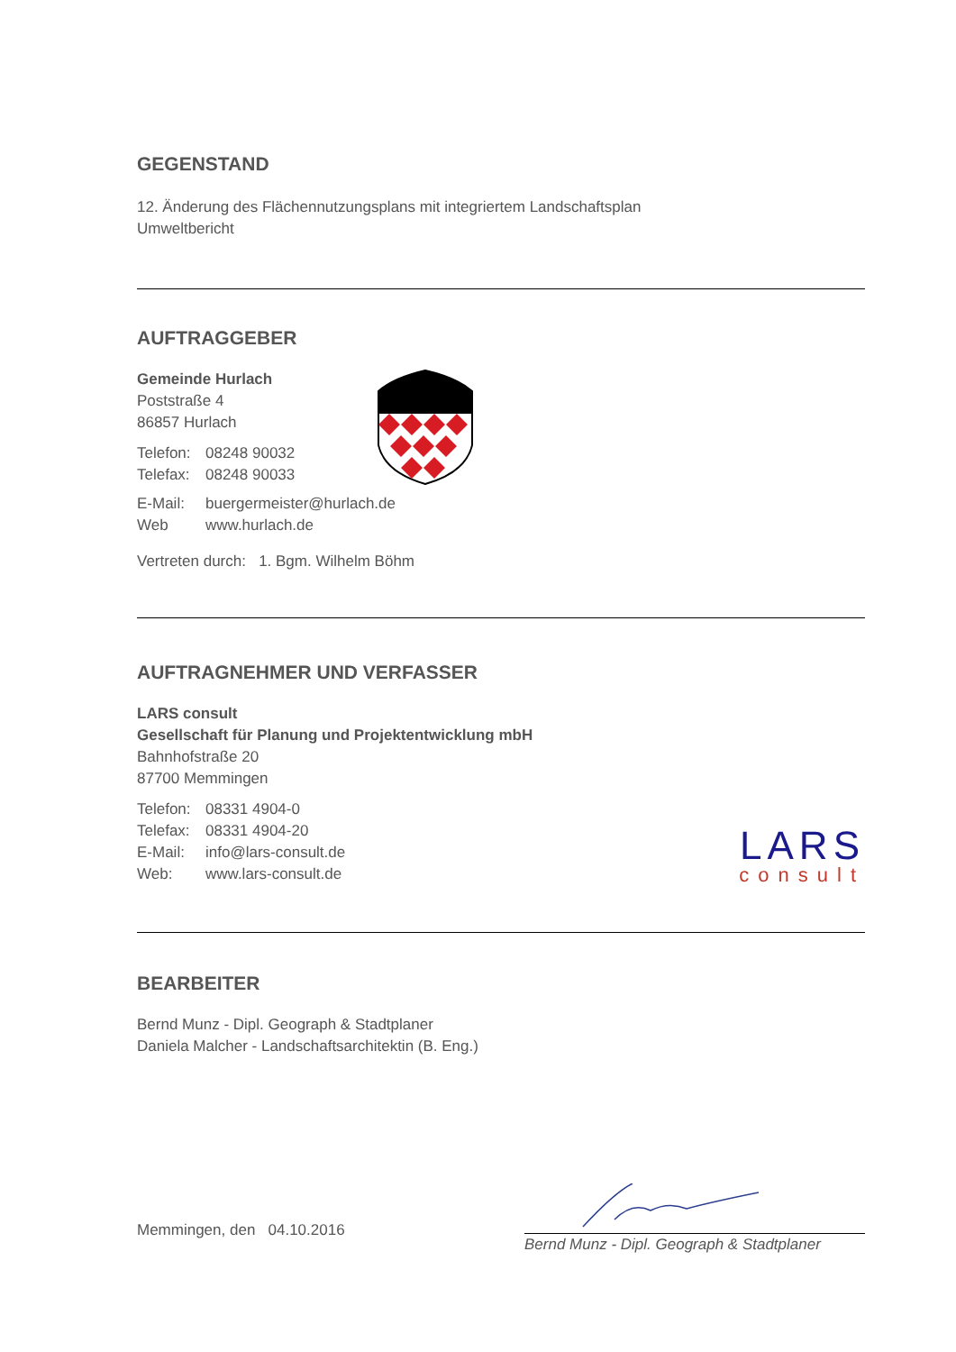GEGENSTAND
12. Änderung des Flächennutzungsplans mit integriertem Landschaftsplan
Umweltbericht
AUFTRAGGEBER
Gemeinde Hurlach
Poststraße 4
86857 Hurlach
Telefon: 08248 90032
Telefax: 08248 90033
E-Mail: buergermeister@hurlach.de
Web www.hurlach.de
Vertreten durch: 1. Bgm. Wilhelm Böhm
AUFTRAGNEHMER UND VERFASSER
LARS consult
Gesellschaft für Planung und Projektentwicklung mbH
Bahnhofstraße 20
87700 Memmingen
Telefon: 08331 4904-0
Telefax: 08331 4904-20
E-Mail: info@lars-consult.de
Web: www.lars-consult.de
LARS
consult
BEARBEITER
Bernd Munz - Dipl. Geograph & Stadtplaner
Daniela Malcher - Landschaftsarchitektin (B. Eng.)
Memmingen, den 04.10.2016
Bernd Munz - Dipl. Geograph & Stadtplaner